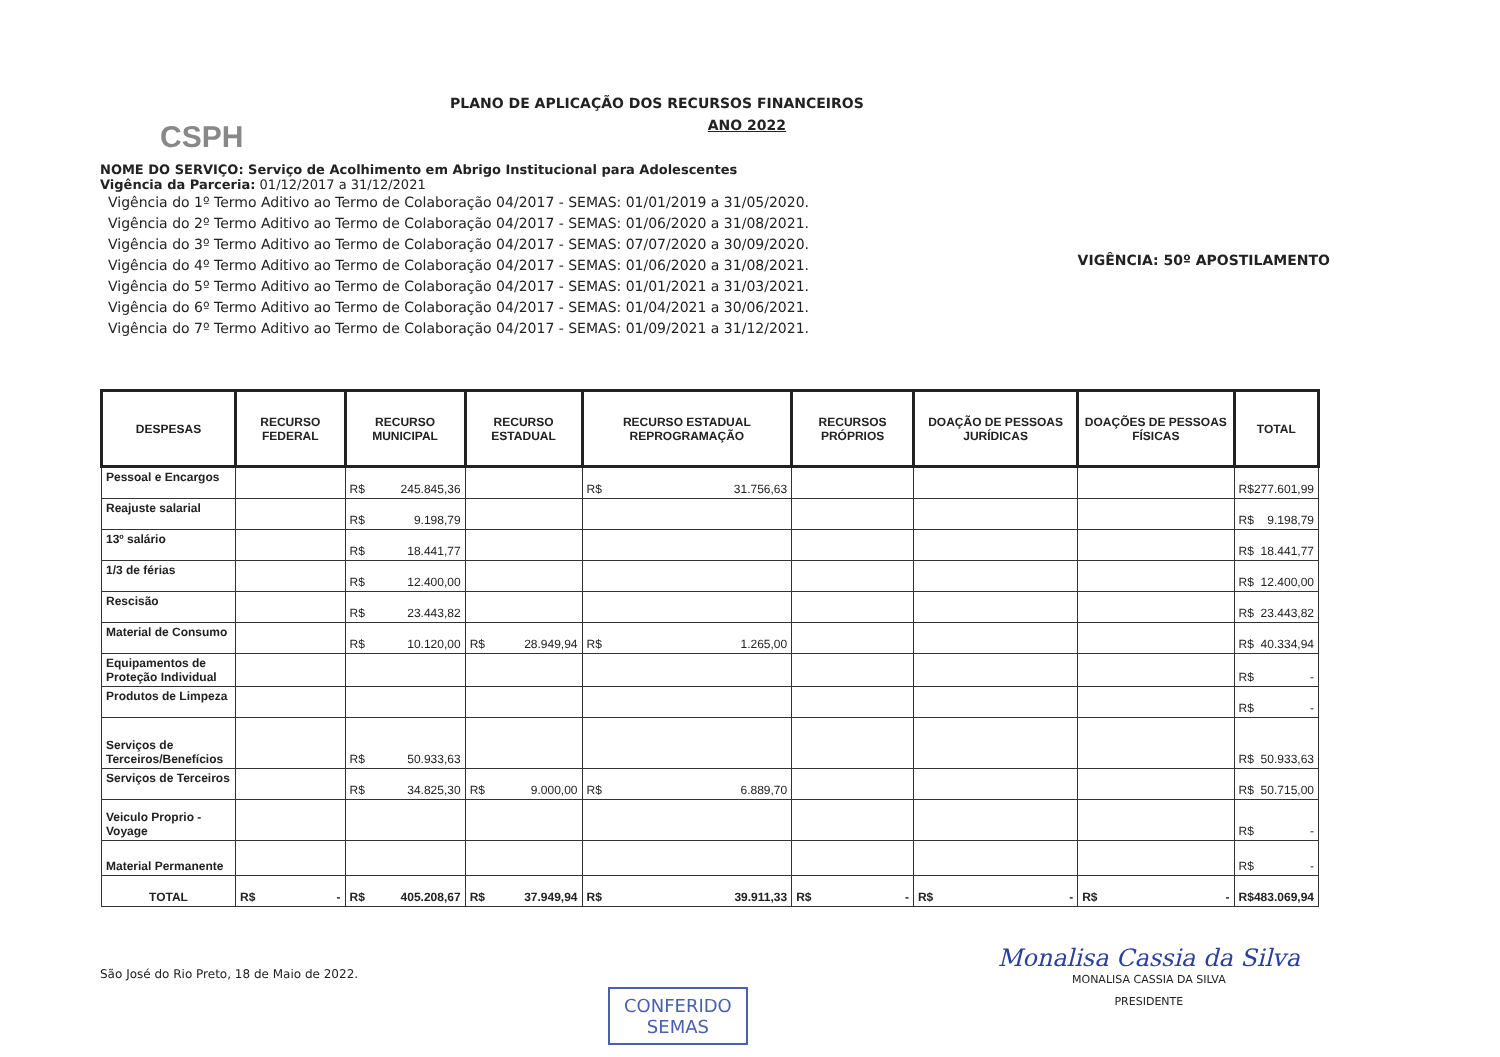CSPH
PLANO DE APLICAÇÃO DOS RECURSOS FINANCEIROS
ANO 2022
NOME DO SERVIÇO: Serviço de Acolhimento em Abrigo Institucional para Adolescentes
Vigência da Parceria: 01/12/2017 a 31/12/2021
Vigência do 1º Termo Aditivo ao Termo de Colaboração 04/2017 - SEMAS: 01/01/2019 a 31/05/2020.
Vigência do 2º Termo Aditivo ao Termo de Colaboração 04/2017 - SEMAS: 01/06/2020 a 31/08/2021.
Vigência do 3º Termo Aditivo ao Termo de Colaboração 04/2017 - SEMAS: 07/07/2020 a 30/09/2020.
Vigência do 4º Termo Aditivo ao Termo de Colaboração 04/2017 - SEMAS: 01/06/2020 a 31/08/2021.
Vigência do 5º Termo Aditivo ao Termo de Colaboração 04/2017 - SEMAS: 01/01/2021 a 31/03/2021.
Vigência do 6º Termo Aditivo ao Termo de Colaboração 04/2017 - SEMAS: 01/04/2021 a 30/06/2021.
Vigência do 7º Termo Aditivo ao Termo de Colaboração 04/2017 - SEMAS: 01/09/2021 a 31/12/2021.
VIGÊNCIA: 50º APOSTILAMENTO
| DESPESAS | RECURSO FEDERAL | RECURSO MUNICIPAL | RECURSO ESTADUAL | RECURSO ESTADUAL REPROGRAMAÇÃO | RECURSOS PRÓPRIOS | DOAÇÃO DE PESSOAS JURÍDICAS | DOAÇÕES DE PESSOAS FÍSICAS | TOTAL |
| --- | --- | --- | --- | --- | --- | --- | --- | --- |
| Pessoal e Encargos | | R$ 245.845,36 | | R$ 31.756,63 | | | | R$ 277.601,99 |
| Reajuste salarial | | R$ 9.198,79 | | | | | | R$ 9.198,79 |
| 13º salário | | R$ 18.441,77 | | | | | | R$ 18.441,77 |
| 1/3 de férias | | R$ 12.400,00 | | | | | | R$ 12.400,00 |
| Rescisão | | R$ 23.443,82 | | | | | | R$ 23.443,82 |
| Material de Consumo | | R$ 10.120,00 | R$ 28.949,94 | R$ 1.265,00 | | | | R$ 40.334,94 |
| Equipamentos de Proteção Individual | | | | | | | | R$ - |
| Produtos de Limpeza | | | | | | | | R$ - |
| Serviços de Terceiros/Benefícios | | R$ 50.933,63 | | | | | | R$ 50.933,63 |
| Serviços de Terceiros | | R$ 34.825,30 | R$ 9.000,00 | R$ 6.889,70 | | | | R$ 50.715,00 |
| Veiculo Proprio - Voyage | | | | | | | | R$ - |
| Material Permanente | | | | | | | | R$ - |
| TOTAL | R$ - | R$ 405.208,67 | R$ 37.949,94 | R$ 39.911,33 | R$ - | R$ - | R$ - | R$ 483.069,94 |
São José do Rio Preto, 18 de Maio de 2022.
CONFERIDO
SEMAS
Monalisa Cassia da Silva
MONALISA CASSIA DA SILVA
PRESIDENTE